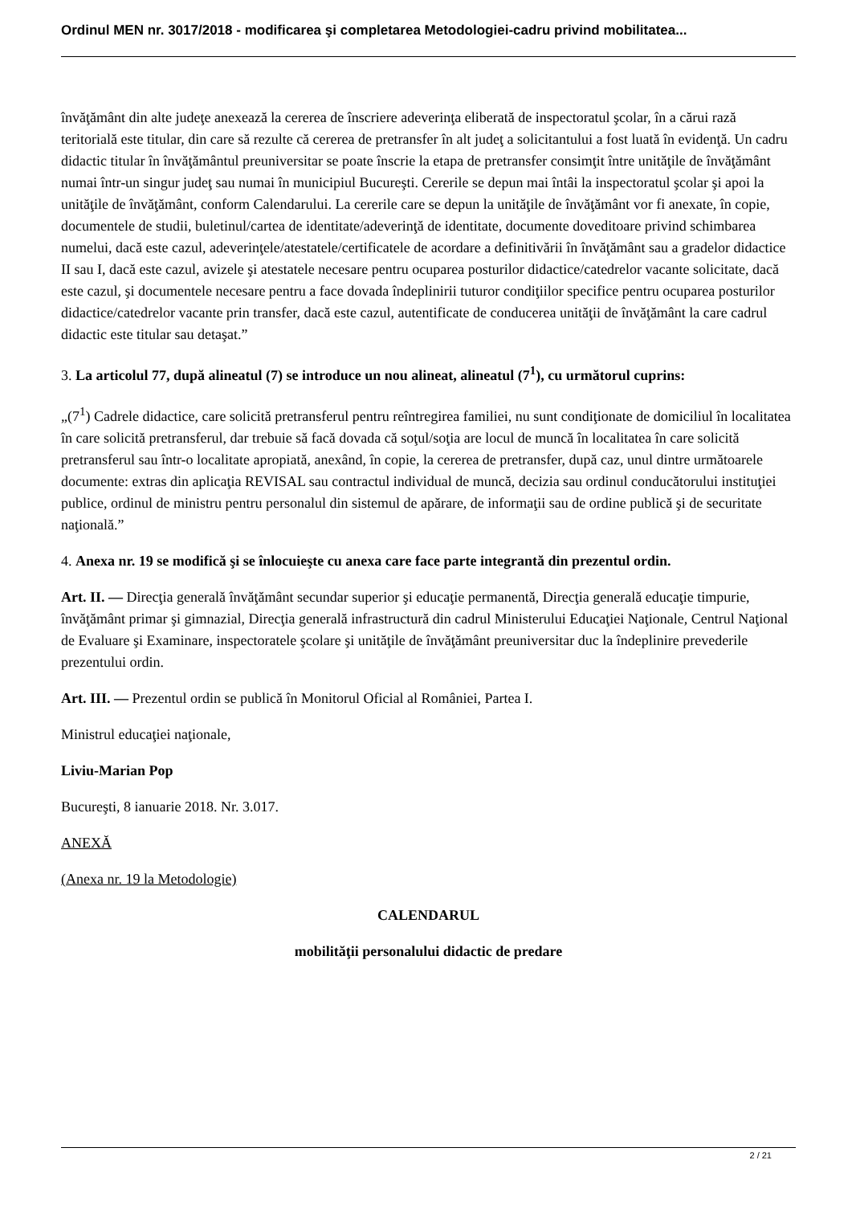Ordinul MEN nr. 3017/2018 - modificarea şi completarea Metodologiei-cadru privind mobilitatea...
învăţământ din alte judeţe anexează la cererea de înscriere adeverinţa eliberată de inspectoratul şcolar, în a cărui rază teritorială este titular, din care să rezulte că cererea de pretransfer în alt judeţ a solicitantului a fost luată în evidenţă. Un cadru didactic titular în învăţământul preuniversitar se poate înscrie la etapa de pretransfer consimţit între unităţile de învăţământ numai într-un singur judeţ sau numai în municipiul Bucureşti. Cererile se depun mai întâi la inspectoratul şcolar şi apoi la unităţile de învăţământ, conform Calendarului. La cererile care se depun la unităţile de învăţământ vor fi anexate, în copie, documentele de studii, buletinul/cartea de identitate/adeverinţă de identitate, documente doveditoare privind schimbarea numelui, dacă este cazul, adeverinţele/atestatele/certificatele de acordare a definitivării în învăţământ sau a gradelor didactice II sau I, dacă este cazul, avizele şi atestatele necesare pentru ocuparea posturilor didactice/catedrelor vacante solicitate, dacă este cazul, şi documentele necesare pentru a face dovada îndeplinirii tuturor condiţiilor specifice pentru ocuparea posturilor didactice/catedrelor vacante prin transfer, dacă este cazul, autentificate de conducerea unităţii de învăţământ la care cadrul didactic este titular sau detaşat.”
3. La articolul 77, după alineatul (7) se introduce un nou alineat, alineatul (7<sup>1</sup>), cu următorul cuprins:
„(7<sup>1</sup>) Cadrele didactice, care solicită pretransferul pentru reîntregirea familiei, nu sunt condiţionate de domiciliul în localitatea în care solicită pretransferul, dar trebuie să facă dovada că soţul/soţia are locul de muncă în localitatea în care solicită pretransferul sau într-o localitate apropiată, anexând, în copie, la cererea de pretransfer, după caz, unul dintre următoarele documente: extras din aplicaţia REVISAL sau contractul individual de muncă, decizia sau ordinul conducătorului instituţiei publice, ordinul de ministru pentru personalul din sistemul de apărare, de informaţii sau de ordine publică şi de securitate naţională.”
4. Anexa nr. 19 se modifică şi se înlocuieşte cu anexa care face parte integrantă din prezentul ordin.
Art. II. — Direcţia generală învăţământ secundar superior şi educaţie permanentă, Direcţia generală educaţie timpurie, învăţământ primar şi gimnazial, Direcţia generală infrastructură din cadrul Ministerului Educaţiei Naţionale, Centrul Naţional de Evaluare şi Examinare, inspectoratele şcolare şi unităţile de învăţământ preuniversitar duc la îndeplinire prevederile prezentului ordin.
Art. III. — Prezentul ordin se publică în Monitorul Oficial al României, Partea I.
Ministrul educaţiei naţionale,
Liviu-Marian Pop
Bucureşti, 8 ianuarie 2018. Nr. 3.017.
ANEXĂ
(Anexa nr. 19 la Metodologie)
CALENDARUL
mobilităţii personalului didactic de predare
2 / 21